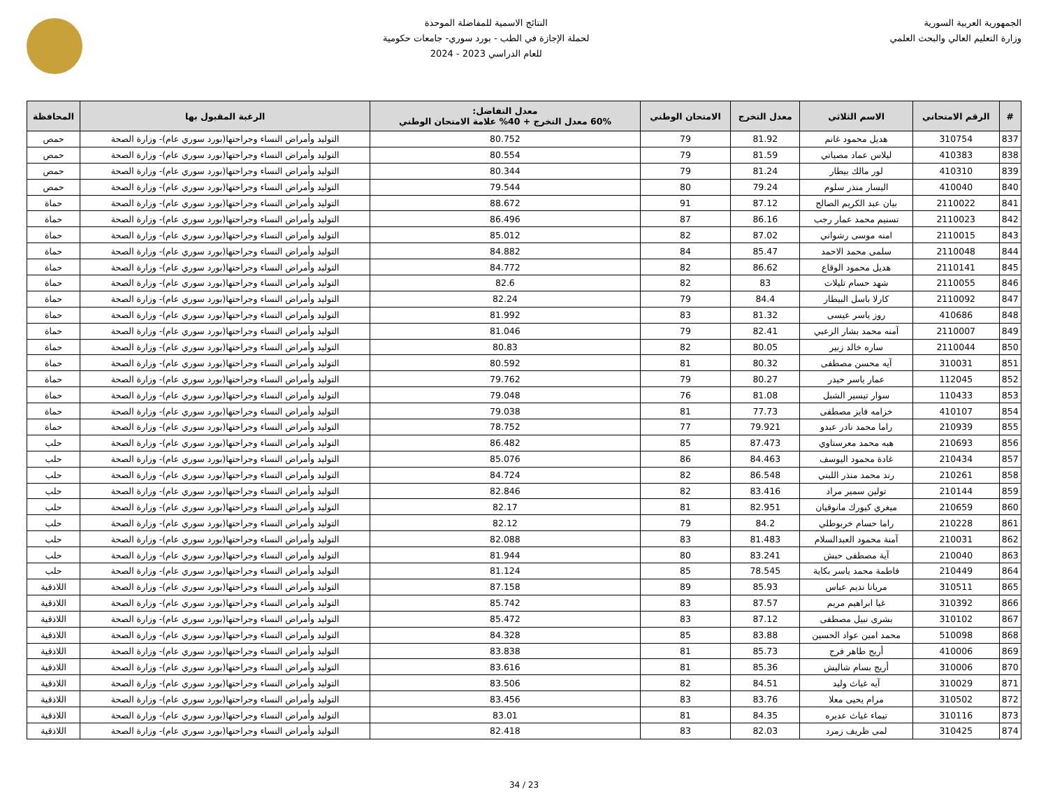الجمهورية العربية السورية
وزارة التعليم العالي والبحث العلمي
النتائج الاسمية للمفاضلة الموحدة
لحملة الإجازة في الطب - بورد سوري- جامعات حكومية
للعام الدراسي 2023 - 2024
| # | الرقم الامتحاني | الاسم الثلاثي | معدل التخرج | الامتحان الوطني | معدل التفاضل: 60% معدل التخرج + 40% علامة الامتحان الوطني | الرغبة المقبول بها | المحافظة |
| --- | --- | --- | --- | --- | --- | --- | --- |
| 837 | 310754 | هديل محمود غانم | 81.92 | 79 | 80.752 | التوليد وأمراض النساء وجراحتها(بورد سوري عام)- وزارة الصحة | حمص |
| 838 | 410383 | ليلاس عماد مصياتي | 81.59 | 79 | 80.554 | التوليد وأمراض النساء وجراحتها(بورد سوري عام)- وزارة الصحة | حمص |
| 839 | 410310 | لور مالك بيطار | 81.24 | 79 | 80.344 | التوليد وأمراض النساء وجراحتها(بورد سوري عام)- وزارة الصحة | حمص |
| 840 | 410040 | اليسار منذر سلوم | 79.24 | 80 | 79.544 | التوليد وأمراض النساء وجراحتها(بورد سوري عام)- وزارة الصحة | حمص |
| 841 | 2110022 | بيان عبد الكريم الصالح | 87.12 | 91 | 88.672 | التوليد وأمراض النساء وجراحتها(بورد سوري عام)- وزارة الصحة | حماة |
| 842 | 2110023 | تسنيم محمد عمار رجب | 86.16 | 87 | 86.496 | التوليد وأمراض النساء وجراحتها(بورد سوري عام)- وزارة الصحة | حماة |
| 843 | 2110015 | امنه موسى رشواني | 87.02 | 82 | 85.012 | التوليد وأمراض النساء وجراحتها(بورد سوري عام)- وزارة الصحة | حماة |
| 844 | 2110048 | سلمى محمد الاحمد | 85.47 | 84 | 84.882 | التوليد وأمراض النساء وجراحتها(بورد سوري عام)- وزارة الصحة | حماة |
| 845 | 2110141 | هديل محمود الوقاع | 86.62 | 82 | 84.772 | التوليد وأمراض النساء وجراحتها(بورد سوري عام)- وزارة الصحة | حماة |
| 846 | 2110055 | شهد حسام تليلات | 83 | 82 | 82.6 | التوليد وأمراض النساء وجراحتها(بورد سوري عام)- وزارة الصحة | حماة |
| 847 | 2110092 | كارلا باسل البيطار | 84.4 | 79 | 82.24 | التوليد وأمراض النساء وجراحتها(بورد سوري عام)- وزارة الصحة | حماة |
| 848 | 410686 | روز ياسر عيسى | 81.32 | 83 | 81.992 | التوليد وأمراض النساء وجراحتها(بورد سوري عام)- وزارة الصحة | حماة |
| 849 | 2110007 | آمنه محمد بشار الزعبي | 82.41 | 79 | 81.046 | التوليد وأمراض النساء وجراحتها(بورد سوري عام)- وزارة الصحة | حماة |
| 850 | 2110044 | ساره خالد زبير | 80.05 | 82 | 80.83 | التوليد وأمراض النساء وجراحتها(بورد سوري عام)- وزارة الصحة | حماة |
| 851 | 310031 | آيه محسن مصطفى | 80.32 | 81 | 80.592 | التوليد وأمراض النساء وجراحتها(بورد سوري عام)- وزارة الصحة | حماة |
| 852 | 112045 | عمار ياسر حيدر | 80.27 | 79 | 79.762 | التوليد وأمراض النساء وجراحتها(بورد سوري عام)- وزارة الصحة | حماة |
| 853 | 110433 | سوار تيسير الشبل | 81.08 | 76 | 79.048 | التوليد وأمراض النساء وجراحتها(بورد سوري عام)- وزارة الصحة | حماة |
| 854 | 410107 | خزامه فايز مصطفى | 77.73 | 81 | 79.038 | التوليد وأمراض النساء وجراحتها(بورد سوري عام)- وزارة الصحة | حماة |
| 855 | 210939 | راما محمد نادر عبدو | 79.921 | 77 | 78.752 | التوليد وأمراض النساء وجراحتها(بورد سوري عام)- وزارة الصحة | حماة |
| 856 | 210693 | هبه محمد معرستاوي | 87.473 | 85 | 86.482 | التوليد وأمراض النساء وجراحتها(بورد سوري عام)- وزارة الصحة | حلب |
| 857 | 210434 | غادة محمود اليوسف | 84.463 | 86 | 85.076 | التوليد وأمراض النساء وجراحتها(بورد سوري عام)- وزارة الصحة | حلب |
| 858 | 210261 | رند محمد منذر اللبني | 86.548 | 82 | 84.724 | التوليد وأمراض النساء وجراحتها(بورد سوري عام)- وزارة الصحة | حلب |
| 859 | 210144 | تولين سمير مراد | 83.416 | 82 | 82.846 | التوليد وأمراض النساء وجراحتها(بورد سوري عام)- وزارة الصحة | حلب |
| 860 | 210659 | ميغري كيورك مانوقيان | 82.951 | 81 | 82.17 | التوليد وأمراض النساء وجراحتها(بورد سوري عام)- وزارة الصحة | حلب |
| 861 | 210228 | راما حسام خربوطلي | 84.2 | 79 | 82.12 | التوليد وأمراض النساء وجراحتها(بورد سوري عام)- وزارة الصحة | حلب |
| 862 | 210031 | آمنة محمود العبدالسلام | 81.483 | 83 | 82.088 | التوليد وأمراض النساء وجراحتها(بورد سوري عام)- وزارة الصحة | حلب |
| 863 | 210040 | آية مصطفى حبش | 83.241 | 80 | 81.944 | التوليد وأمراض النساء وجراحتها(بورد سوري عام)- وزارة الصحة | حلب |
| 864 | 210449 | فاطمة محمد ياسر بكاية | 78.545 | 85 | 81.124 | التوليد وأمراض النساء وجراحتها(بورد سوري عام)- وزارة الصحة | حلب |
| 865 | 310511 | مريانا نديم عباس | 85.93 | 89 | 87.158 | التوليد وأمراض النساء وجراحتها(بورد سوري عام)- وزارة الصحة | اللاذقية |
| 866 | 310392 | غيا ابراهيم مريم | 87.57 | 83 | 85.742 | التوليد وأمراض النساء وجراحتها(بورد سوري عام)- وزارة الصحة | اللاذقية |
| 867 | 310102 | بشرى نبيل مصطفى | 87.12 | 83 | 85.472 | التوليد وأمراض النساء وجراحتها(بورد سوري عام)- وزارة الصحة | اللاذقية |
| 868 | 510098 | محمد امين عواد الحسين | 83.88 | 85 | 84.328 | التوليد وأمراض النساء وجراحتها(بورد سوري عام)- وزارة الصحة | اللاذقية |
| 869 | 410006 | أريج طاهر فرج | 85.73 | 81 | 83.838 | التوليد وأمراض النساء وجراحتها(بورد سوري عام)- وزارة الصحة | اللاذقية |
| 870 | 310006 | أريج بسام شاليش | 85.36 | 81 | 83.616 | التوليد وأمراض النساء وجراحتها(بورد سوري عام)- وزارة الصحة | اللاذقية |
| 871 | 310029 | آيه غياث وليد | 84.51 | 82 | 83.506 | التوليد وأمراض النساء وجراحتها(بورد سوري عام)- وزارة الصحة | اللاذقية |
| 872 | 310502 | مرام يحيى معلا | 83.76 | 83 | 83.456 | التوليد وأمراض النساء وجراحتها(بورد سوري عام)- وزارة الصحة | اللاذقية |
| 873 | 310116 | تيماء غياث عديره | 84.35 | 81 | 83.01 | التوليد وأمراض النساء وجراحتها(بورد سوري عام)- وزارة الصحة | اللاذقية |
| 874 | 310425 | لمى ظريف زمرد | 82.03 | 83 | 82.418 | التوليد وأمراض النساء وجراحتها(بورد سوري عام)- وزارة الصحة | اللاذقية |
23 / 34